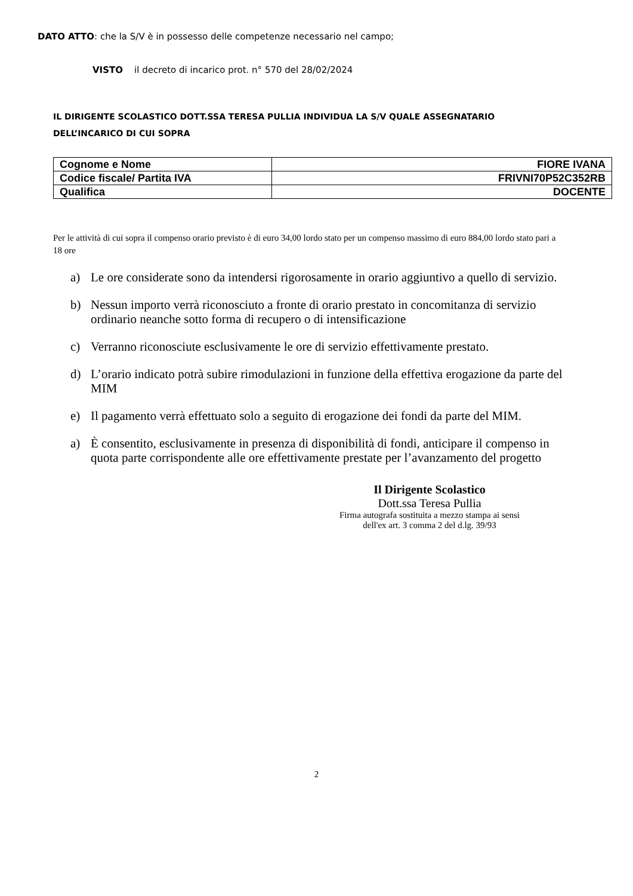DATO ATTO: che la S/V è in possesso delle competenze necessario nel campo;
VISTO il decreto di incarico prot. n° 570 del 28/02/2024
IL DIRIGENTE SCOLASTICO DOTT.SSA TERESA PULLIA INDIVIDUA LA S/V QUALE ASSEGNATARIO
DELL’INCARICO DI CUI SOPRA
| Cognome e Nome | FIORE IVANA |
| Codice fiscale/ Partita IVA | FRIVNI70P52C352RB |
| Qualifica | DOCENTE |
Per le attività di cui sopra il compenso orario previsto è di euro 34,00 lordo stato per un compenso massimo di euro 884,00 lordo stato pari a 18 ore
a) Le ore considerate sono da intendersi rigorosamente in orario aggiuntivo a quello di servizio.
b) Nessun importo verrà riconosciuto a fronte di orario prestato in concomitanza di servizio ordinario neanche sotto forma di recupero o di intensificazione
c) Verranno riconosciute esclusivamente le ore di servizio effettivamente prestato.
d) L’orario indicato potrà subire rimodulazioni in funzione della effettiva erogazione da parte del MIM
e) Il pagamento verrà effettuato solo a seguito di erogazione dei fondi da parte del MIM.
a) È consentito, esclusivamente in presenza di disponibilità di fondi, anticipare il compenso in quota parte corrispondente alle ore effettivamente prestate per l’avanzamento del progetto
Il Dirigente Scolastico
Dott.ssa Teresa Pullia
Firma autografa sostituita a mezzo stampa ai sensi
dell'ex art. 3 comma 2 del d.lg. 39/93
2